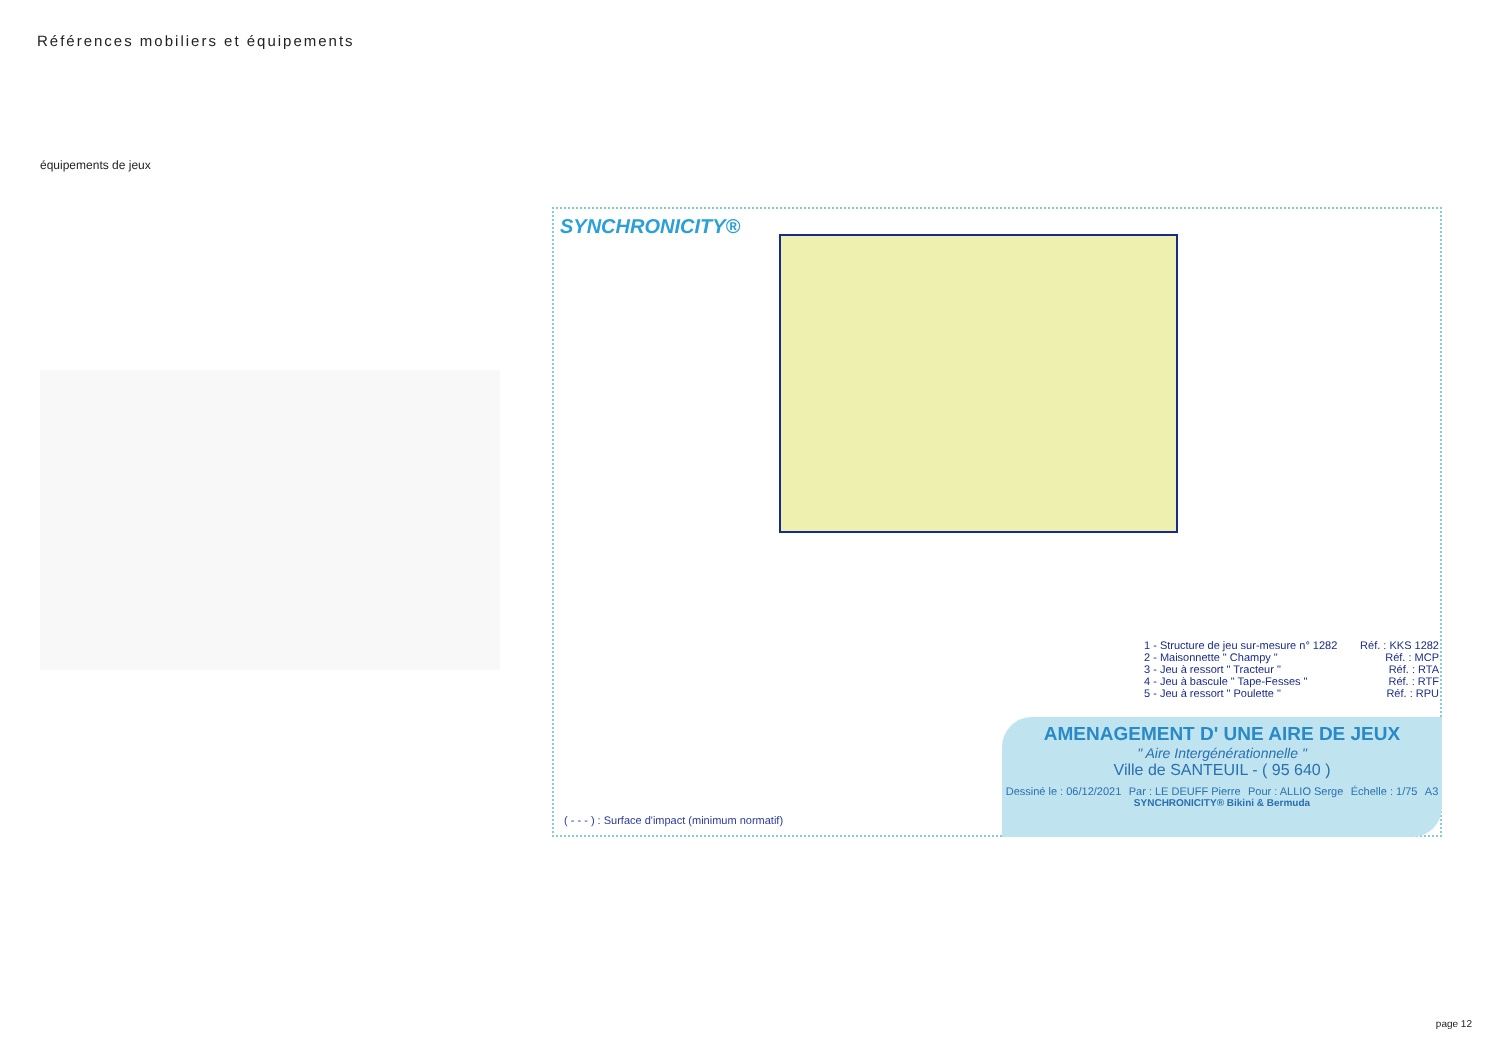Références mobiliers et équipements
équipements de jeux
SYNCHRONICITY®
1 - Structure de jeu sur-mesure n° 1282 Réf. : KKS 1282
2 - Maisonnette " Champy " Réf. : MCP
3 - Jeu à ressort " Tracteur " Réf. : RTA
4 - Jeu à bascule " Tape-Fesses " Réf. : RTF
5 - Jeu à ressort " Poulette " Réf. : RPU
AMENAGEMENT D' UNE AIRE DE JEUX
" Aire Intergénérationnelle "
Ville de SANTEUIL - ( 95 640 )
Dessiné le : 06/12/2021 Par : LE DEUFF Pierre Pour : ALLIO Serge Échelle : 1/75 A3
SYNCHRONICITY® Bikini & Bermuda
( - - - ) : Surface d'impact (minimum normatif)
page 12